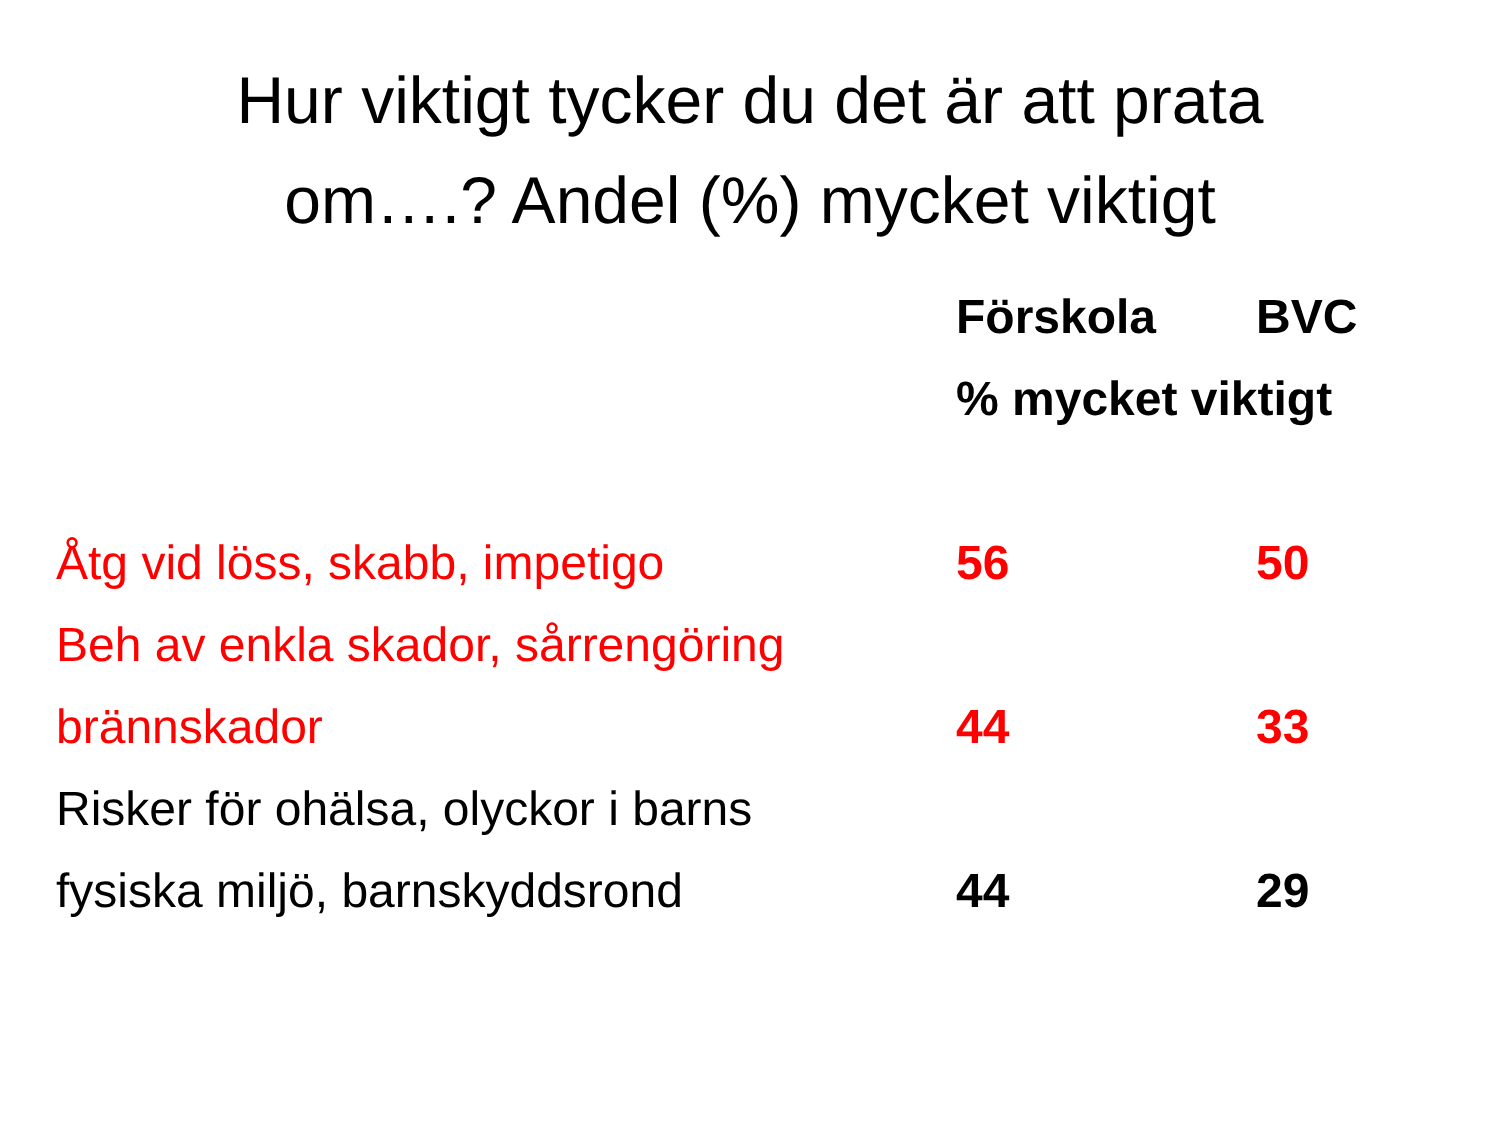Hur viktigt tycker du det är att prata
om….? Andel (%) mycket viktigt
| | Förskola | BVC |
| --- | --- | --- |
| | % mycket viktigt | |
| Åtg vid löss, skabb, impetigo | 56 | 50 |
| Beh av enkla skador, sårrengöring | | |
| brännskador | 44 | 33 |
| Risker för ohälsa, olyckor i barns | | |
| fysiska miljö, barnskyddsrond | 44 | 29 |